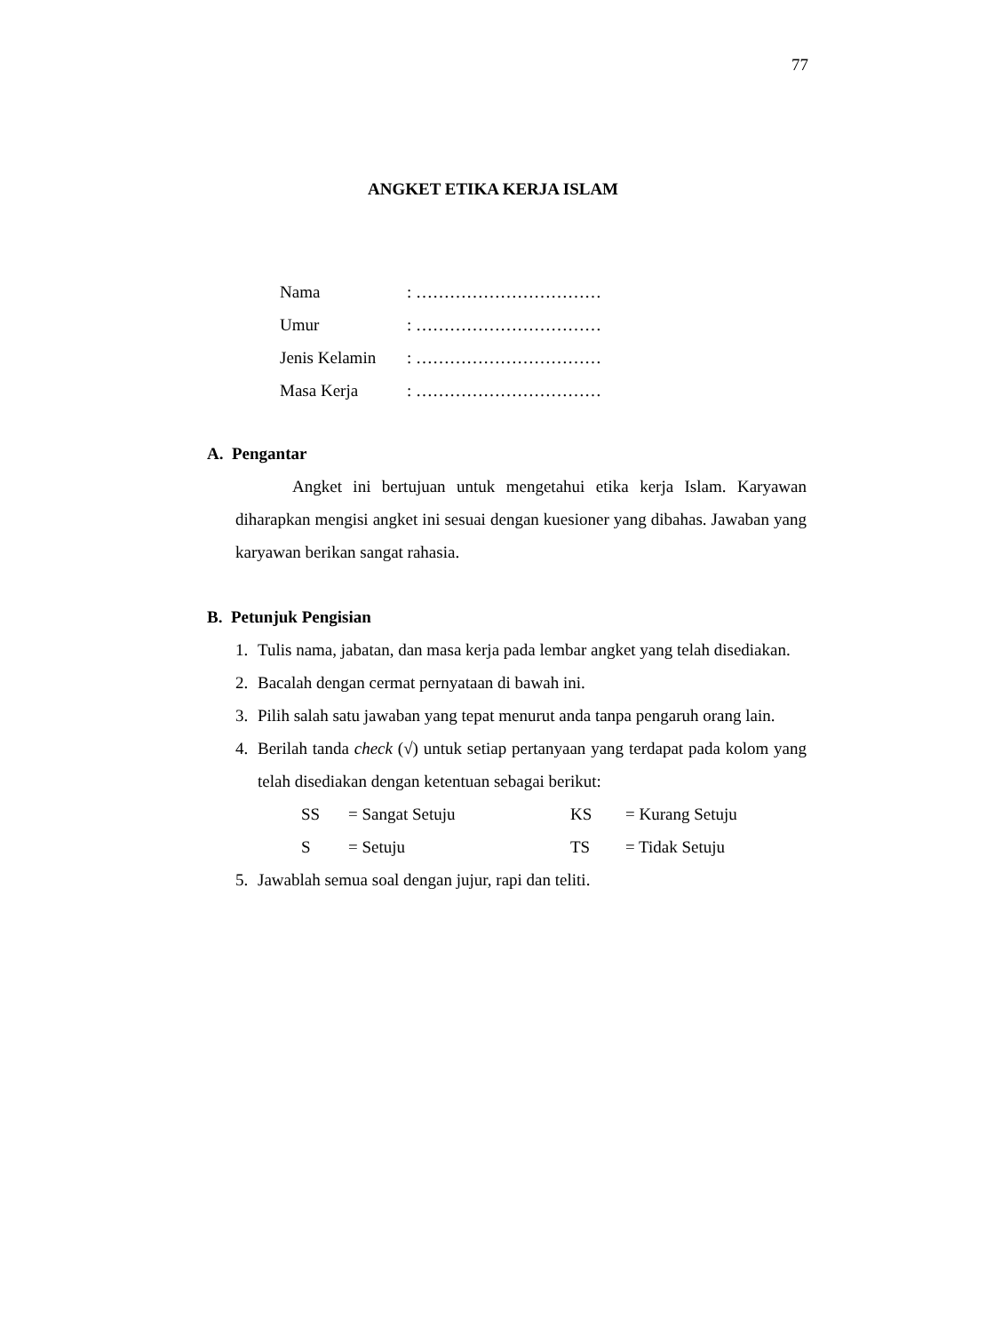77
ANGKET ETIKA KERJA ISLAM
| Nama | : …………………………… |
| Umur | : …………………………… |
| Jenis Kelamin | : …………………………… |
| Masa Kerja | : …………………………… |
A. Pengantar
Angket ini bertujuan untuk mengetahui etika kerja Islam. Karyawan diharapkan mengisi angket ini sesuai dengan kuesioner yang dibahas. Jawaban yang karyawan berikan sangat rahasia.
B. Petunjuk Pengisian
1. Tulis nama, jabatan, dan masa kerja pada lembar angket yang telah disediakan.
2. Bacalah dengan cermat pernyataan di bawah ini.
3. Pilih salah satu jawaban yang tepat menurut anda tanpa pengaruh orang lain.
4. Berilah tanda check (√) untuk setiap pertanyaan yang terdapat pada kolom yang telah disediakan dengan ketentuan sebagai berikut:
| SS | = Sangat Setuju | KS | = Kurang Setuju |
| S | = Setuju | TS | = Tidak Setuju |
5. Jawablah semua soal dengan jujur, rapi dan teliti.